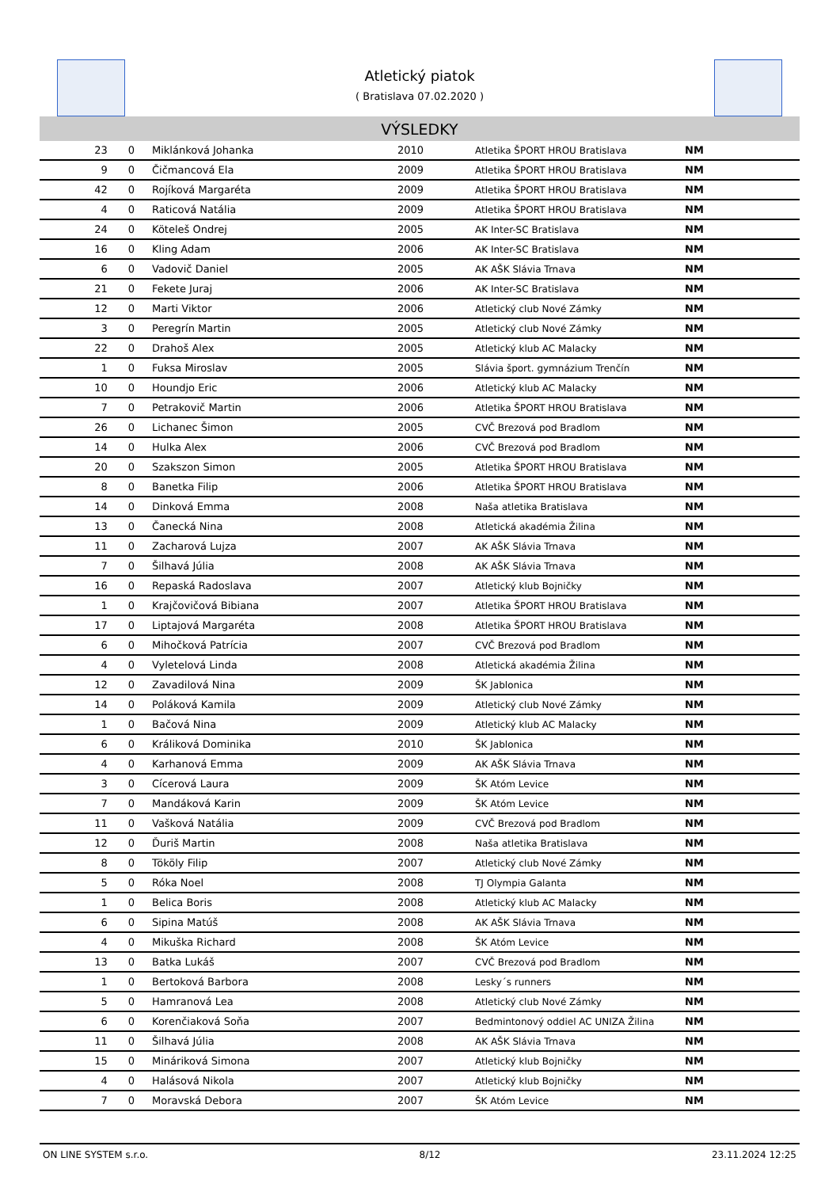Atletický piatok
( Bratislava 07.02.2020 )
VÝSLEDKY
| 23 | 0 | Miklánková Johanka | 2010 | Atletika ŠPORT HROU Bratislava | NM |
| 9 | 0 | Čičmancová Ela | 2009 | Atletika ŠPORT HROU Bratislava | NM |
| 42 | 0 | Rojíková Margaréta | 2009 | Atletika ŠPORT HROU Bratislava | NM |
| 4 | 0 | Raticová Natália | 2009 | Atletika ŠPORT HROU Bratislava | NM |
| 24 | 0 | Köteleš Ondrej | 2005 | AK Inter-SC Bratislava | NM |
| 16 | 0 | Kling Adam | 2006 | AK Inter-SC Bratislava | NM |
| 6 | 0 | Vadovič Daniel | 2005 | AK AŠK Slávia Trnava | NM |
| 21 | 0 | Fekete Juraj | 2006 | AK Inter-SC Bratislava | NM |
| 12 | 0 | Marti Viktor | 2006 | Atletický club Nové Zámky | NM |
| 3 | 0 | Peregrín Martin | 2005 | Atletický club Nové Zámky | NM |
| 22 | 0 | Drahoš Alex | 2005 | Atletický klub AC Malacky | NM |
| 1 | 0 | Fuksa Miroslav | 2005 | Slávia šport. gymnázium Trenčín | NM |
| 10 | 0 | Houndjo Eric | 2006 | Atletický klub AC Malacky | NM |
| 7 | 0 | Petrakovič Martin | 2006 | Atletika ŠPORT HROU Bratislava | NM |
| 26 | 0 | Lichanec Šimon | 2005 | CVČ Brezová pod Bradlom | NM |
| 14 | 0 | Hulka Alex | 2006 | CVČ Brezová pod Bradlom | NM |
| 20 | 0 | Szakszon Simon | 2005 | Atletika ŠPORT HROU Bratislava | NM |
| 8 | 0 | Banetka Filip | 2006 | Atletika ŠPORT HROU Bratislava | NM |
| 14 | 0 | Dinková Emma | 2008 | Naša atletika Bratislava | NM |
| 13 | 0 | Čanecká Nina | 2008 | Atletická akadémia Žilina | NM |
| 11 | 0 | Zacharová Lujza | 2007 | AK AŠK Slávia Trnava | NM |
| 7 | 0 | Šilhavá Júlia | 2008 | AK AŠK Slávia Trnava | NM |
| 16 | 0 | Repaská Radoslava | 2007 | Atletický klub Bojničky | NM |
| 1 | 0 | Krajčovičová Bibiana | 2007 | Atletika ŠPORT HROU Bratislava | NM |
| 17 | 0 | Liptajová Margaréta | 2008 | Atletika ŠPORT HROU Bratislava | NM |
| 6 | 0 | Mihočková Patrícia | 2007 | CVČ Brezová pod Bradlom | NM |
| 4 | 0 | Vyletelová Linda | 2008 | Atletická akadémia Žilina | NM |
| 12 | 0 | Zavadilová Nina | 2009 | ŠK Jablonica | NM |
| 14 | 0 | Poláková Kamila | 2009 | Atletický club Nové Zámky | NM |
| 1 | 0 | Bačová Nina | 2009 | Atletický klub AC Malacky | NM |
| 6 | 0 | Králiková Dominika | 2010 | ŠK Jablonica | NM |
| 4 | 0 | Karhanová Emma | 2009 | AK AŠK Slávia Trnava | NM |
| 3 | 0 | Cícerová Laura | 2009 | ŠK Atóm Levice | NM |
| 7 | 0 | Mandáková Karin | 2009 | ŠK Atóm Levice | NM |
| 11 | 0 | Vašková Natália | 2009 | CVČ Brezová pod Bradlom | NM |
| 12 | 0 | Ďuriš Martin | 2008 | Naša atletika Bratislava | NM |
| 8 | 0 | Tököly Filip | 2007 | Atletický club Nové Zámky | NM |
| 5 | 0 | Róka Noel | 2008 | TJ Olympia Galanta | NM |
| 1 | 0 | Belica Boris | 2008 | Atletický klub AC Malacky | NM |
| 6 | 0 | Sipina Matúš | 2008 | AK AŠK Slávia Trnava | NM |
| 4 | 0 | Mikuška Richard | 2008 | ŠK Atóm Levice | NM |
| 13 | 0 | Batka Lukáš | 2007 | CVČ Brezová pod Bradlom | NM |
| 1 | 0 | Bertoková Barbora | 2008 | Lesky´s runners | NM |
| 5 | 0 | Hamranová Lea | 2008 | Atletický club Nové Zámky | NM |
| 6 | 0 | Korenčiaková Soňa | 2007 | Bedmintonový oddiel AC UNIZA Žilina | NM |
| 11 | 0 | Šilhavá Júlia | 2008 | AK AŠK Slávia Trnava | NM |
| 15 | 0 | Mináriková Simona | 2007 | Atletický klub Bojničky | NM |
| 4 | 0 | Halásová Nikola | 2007 | Atletický klub Bojničky | NM |
| 7 | 0 | Moravská Debora | 2007 | ŠK Atóm Levice | NM |
ON LINE SYSTEM s.r.o. 8/12 23.11.2024 12:25